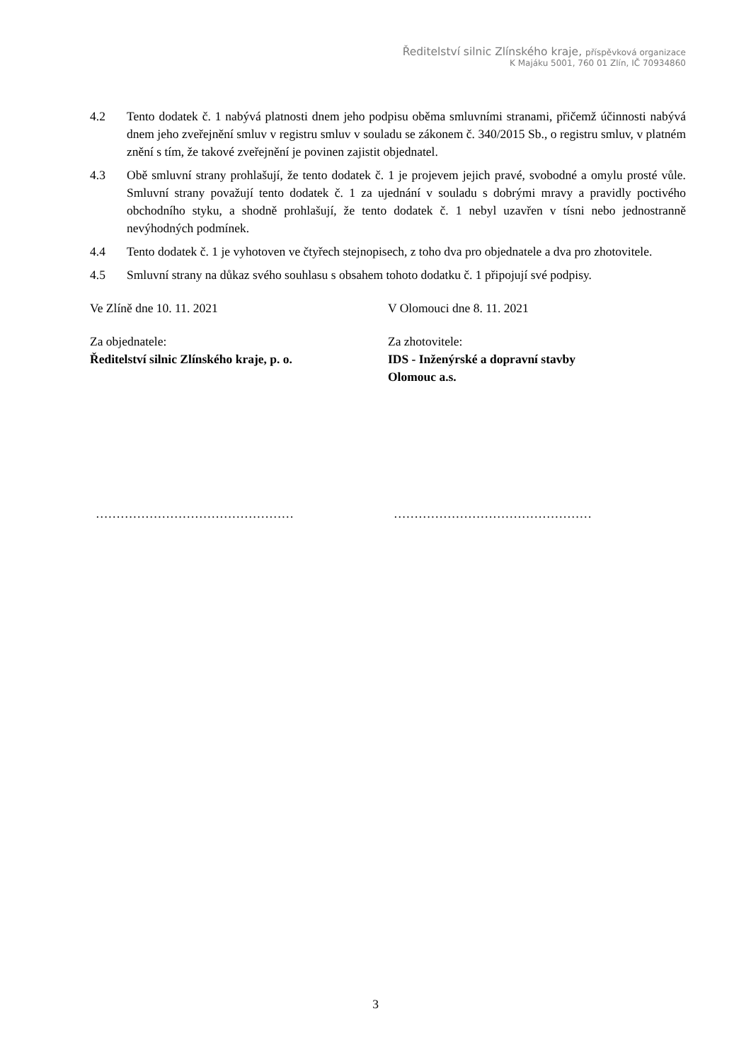Ředitelství silnic Zlínského kraje, příspěvková organizace
K Majáku 5001, 760 01 Zlín, IČ 70934860
4.2 Tento dodatek č. 1 nabývá platnosti dnem jeho podpisu oběma smluvními stranami, přičemž účinnosti nabývá dnem jeho zveřejnění smluv v registru smluv v souladu se zákonem č. 340/2015 Sb., o registru smluv, v platném znění s tím, že takové zveřejnění je povinen zajistit objednatel.
4.3 Obě smluvní strany prohlašují, že tento dodatek č. 1 je projevem jejich pravé, svobodné a omylu prosté vůle. Smluvní strany považují tento dodatek č. 1 za ujednání v souladu s dobrými mravy a pravidly poctivého obchodního styku, a shodně prohlašují, že tento dodatek č. 1 nebyl uzavřen v tísni nebo jednostranně nevýhodných podmínek.
4.4 Tento dodatek č. 1 je vyhotoven ve čtyřech stejnopisech, z toho dva pro objednatele a dva pro zhotovitele.
4.5 Smluvní strany na důkaz svého souhlasu s obsahem tohoto dodatku č. 1 připojují své podpisy.
Ve Zlíně dne 10. 11. 2021 V Olomouci dne 8. 11. 2021
Za objednatele:
Ředitelství silnic Zlínského kraje, p. o.
Za zhotovitele:
IDS - Inženýrské a dopravní stavby
Olomouc a.s.
………………………………………… …………………………………………
3